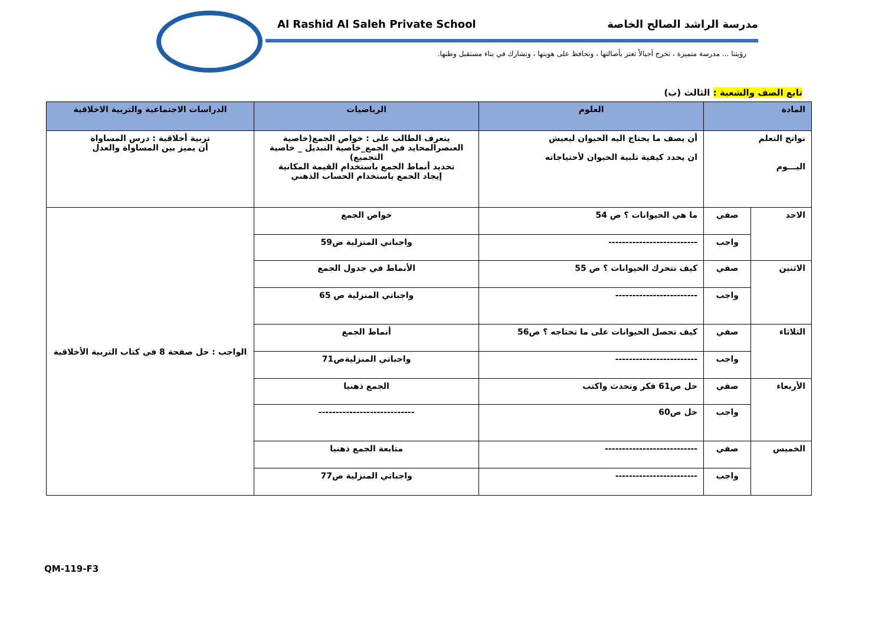Al Rashid Al Saleh Private School مدرسة الراشد الصالح الخاصة
رؤيتنا ... مدرسة متميزة ، تخرج أجيالاً تعتز بأصالتها ، وتحافظ على هويتها ، وتشارك في بناء مستقبل وطنها.
تابع الصف والشعبة : الثالث (ب)
| المادة | | العلوم | الرياضيات | الدراسات الاجتماعية والتربية الاخلاقية |
| --- | --- | --- | --- | --- |
| نواتج التعلم اليـــوم | | أن يصف ما يحتاج اليه الحيوان ليعيش ان يحدد كيفية تلبية الحيوان لأحتياجاته | يتعرف الطالب على : خواص الجمع(خاصية العنصرالمحايد في الجمع_خاصية التبديل _ خاصية التجميع) تحديد أنماط الجمع باستخدام القيمة المكانية إيجاد الجمع باستخدام الحساب الذهني | تربية أخلاقية : درس المساواة أن يميز بين المساواة والعدل |
| الاحد | صفي | ما هي الحيوانات ؟ ص 54 | خواص الجمع | الواجب : حل صفحة 8 في كتاب التربية الأخلاقية |
| | واجب | -------------------------- | واجباتي المنزلية ص59 | |
| الاثنين | صفي | كيف تتحرك الحيوانات ؟ ص 55 | الأنماط في جدول الجمع | |
| | واجب | ------------------------ | واجباتي المنزلية ص 65 | |
| الثلاثاء | صفي | كيف تحصل الحيوانات على ما تحتاجه ؟ ص56 | أنماط الجمع | |
| | واجب | ------------------------ | واجباتي المنزليةص71 | |
| الأربعاء | صفي | حل ص61 فكر وتحدث واكتب | الجمع ذهنيا | |
| | واجب | حل ص60 | ---------------------------- | |
| الخميس | صفي | --------------------------- | متابعة الجمع ذهنيا | |
| | واجب | ------------------------ | واجباتي المنزلية ص77 | |
QM-119-F3